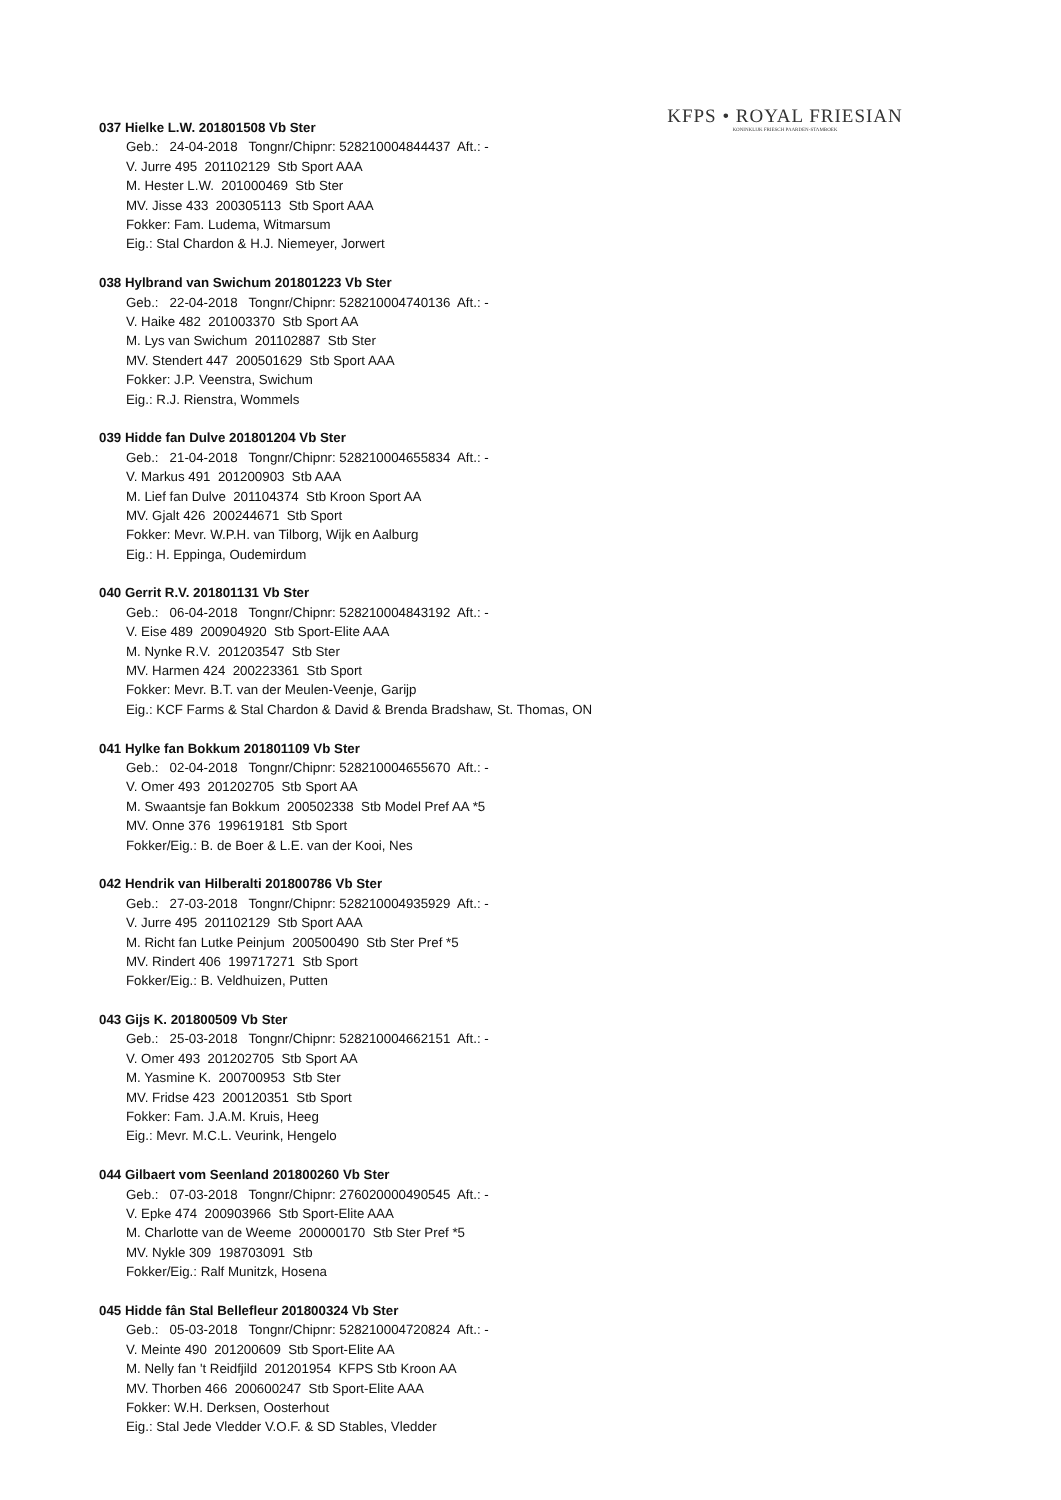KFPS • ROYAL FRIESIAN
KONINKLIJK FRIESCH PAARDEN-STAMBOEK
037 Hielke L.W. 201801508 Vb Ster
Geb.: 24-04-2018 Tongnr/Chipnr: 528210004844437 Aft.: - V. Jurre 495 201102129 Stb Sport AAA M. Hester L.W. 201000469 Stb Ster MV. Jisse 433 200305113 Stb Sport AAA Fokker: Fam. Ludema, Witmarsum Eig.: Stal Chardon & H.J. Niemeyer, Jorwert
038 Hylbrand van Swichum 201801223 Vb Ster
Geb.: 22-04-2018 Tongnr/Chipnr: 528210004740136 Aft.: - V. Haike 482 201003370 Stb Sport AA M. Lys van Swichum 201102887 Stb Ster MV. Stendert 447 200501629 Stb Sport AAA Fokker: J.P. Veenstra, Swichum Eig.: R.J. Rienstra, Wommels
039 Hidde fan Dulve 201801204 Vb Ster
Geb.: 21-04-2018 Tongnr/Chipnr: 528210004655834 Aft.: - V. Markus 491 201200903 Stb AAA M. Lief fan Dulve 201104374 Stb Kroon Sport AA MV. Gjalt 426 200244671 Stb Sport Fokker: Mevr. W.P.H. van Tilborg, Wijk en Aalburg Eig.: H. Eppinga, Oudemirdum
040 Gerrit R.V. 201801131 Vb Ster
Geb.: 06-04-2018 Tongnr/Chipnr: 528210004843192 Aft.: - V. Eise 489 200904920 Stb Sport-Elite AAA M. Nynke R.V. 201203547 Stb Ster MV. Harmen 424 200223361 Stb Sport Fokker: Mevr. B.T. van der Meulen-Veenje, Garijp Eig.: KCF Farms & Stal Chardon & David & Brenda Bradshaw, St. Thomas, ON
041 Hylke fan Bokkum 201801109 Vb Ster
Geb.: 02-04-2018 Tongnr/Chipnr: 528210004655670 Aft.: - V. Omer 493 201202705 Stb Sport AA M. Swaantsje fan Bokkum 200502338 Stb Model Pref AA *5 MV. Onne 376 199619181 Stb Sport Fokker/Eig.: B. de Boer & L.E. van der Kooi, Nes
042 Hendrik van Hilberalti 201800786 Vb Ster
Geb.: 27-03-2018 Tongnr/Chipnr: 528210004935929 Aft.: - V. Jurre 495 201102129 Stb Sport AAA M. Richt fan Lutke Peinjum 200500490 Stb Ster Pref *5 MV. Rindert 406 199717271 Stb Sport Fokker/Eig.: B. Veldhuizen, Putten
043 Gijs K. 201800509 Vb Ster
Geb.: 25-03-2018 Tongnr/Chipnr: 528210004662151 Aft.: - V. Omer 493 201202705 Stb Sport AA M. Yasmine K. 200700953 Stb Ster MV. Fridse 423 200120351 Stb Sport Fokker: Fam. J.A.M. Kruis, Heeg Eig.: Mevr. M.C.L. Veurink, Hengelo
044 Gilbaert vom Seenland 201800260 Vb Ster
Geb.: 07-03-2018 Tongnr/Chipnr: 276020000490545 Aft.: - V. Epke 474 200903966 Stb Sport-Elite AAA M. Charlotte van de Weeme 200000170 Stb Ster Pref *5 MV. Nykle 309 198703091 Stb Fokker/Eig.: Ralf Munitzk, Hosena
045 Hidde fân Stal Bellefleur 201800324 Vb Ster
Geb.: 05-03-2018 Tongnr/Chipnr: 528210004720824 Aft.: - V. Meinte 490 201200609 Stb Sport-Elite AA M. Nelly fan 't Reidfjild 201201954 KFPS Stb Kroon AA MV. Thorben 466 200600247 Stb Sport-Elite AAA Fokker: W.H. Derksen, Oosterhout Eig.: Stal Jede Vledder V.O.F. & SD Stables, Vledder